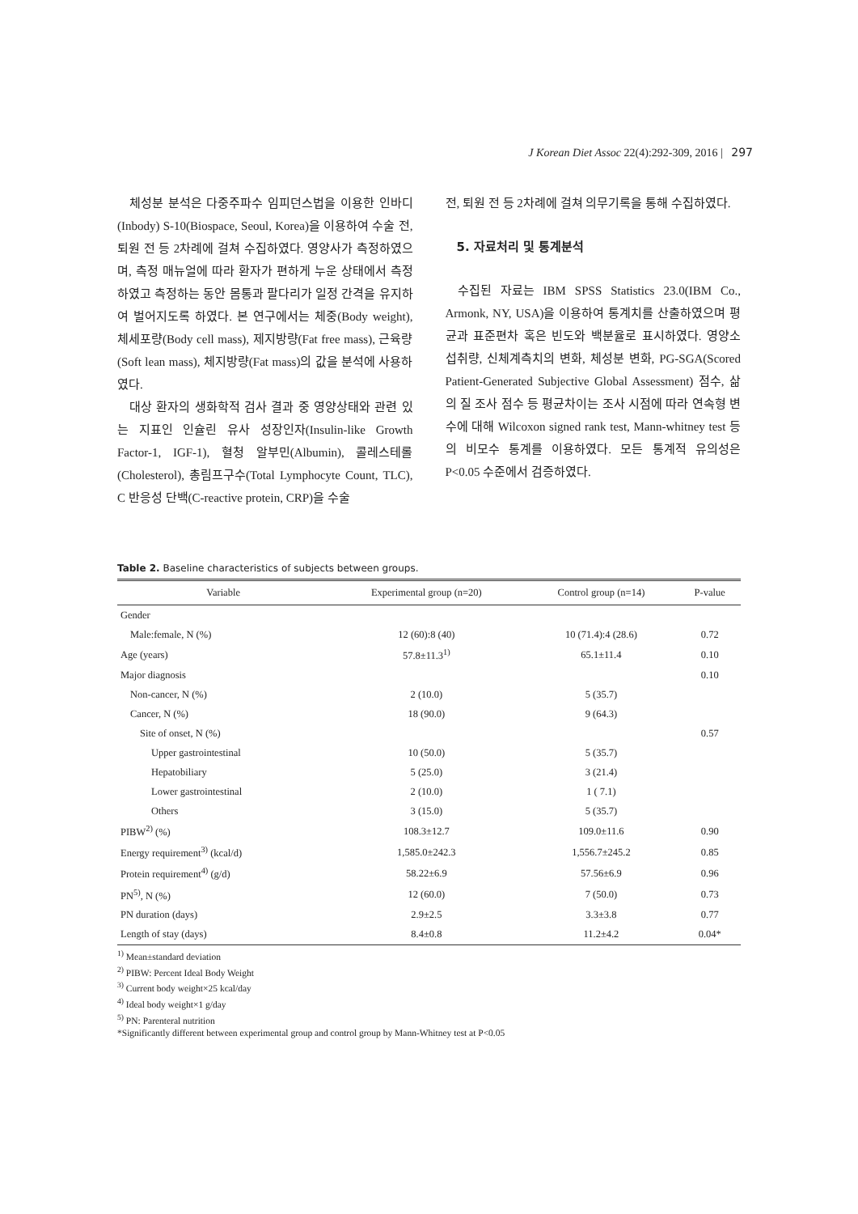J Korean Diet Assoc 22(4):292-309, 2016 | 297
체성분 분석은 다중주파수 임피던스법을 이용한 인바디(Inbody) S-10(Biospace, Seoul, Korea)을 이용하여 수술 전, 퇴원 전 등 2차례에 걸쳐 수집하였다. 영양사가 측정하였으며, 측정 매뉴얼에 따라 환자가 편하게 누운 상태에서 측정하였고 측정하는 동안 몸통과 팔다리가 일정 간격을 유지하여 벌어지도록 하였다. 본 연구에서는 체중(Body weight), 체세포량(Body cell mass), 제지방량(Fat free mass), 근육량(Soft lean mass), 체지방량(Fat mass)의 값을 분석에 사용하였다.
대상 환자의 생화학적 검사 결과 중 영양상태와 관련 있는 지표인 인슐린 유사 성장인자(Insulin-like Growth Factor-1, IGF-1), 혈청 알부민(Albumin), 콜레스테롤(Cholesterol), 총림프구수(Total Lymphocyte Count, TLC), C 반응성 단백(C-reactive protein, CRP)을 수술
전, 퇴원 전 등 2차례에 걸쳐 의무기록을 통해 수집하였다.
5. 자료처리 및 통계분석
수집된 자료는 IBM SPSS Statistics 23.0(IBM Co., Armonk, NY, USA)을 이용하여 통계치를 산출하였으며 평균과 표준편차 혹은 빈도와 백분율로 표시하였다. 영양소 섭취량, 신체계측치의 변화, 체성분 변화, PG-SGA(Scored Patient-Generated Subjective Global Assessment) 점수, 삶의 질 조사 점수 등 평균차이는 조사 시점에 따라 연속형 변수에 대해 Wilcoxon signed rank test, Mann-whitney test 등의 비모수 통계를 이용하였다. 모든 통계적 유의성은 P<0.05 수준에서 검증하였다.
Table 2. Baseline characteristics of subjects between groups.
| Variable | Experimental group (n=20) | Control group (n=14) | P-value |
| --- | --- | --- | --- |
| Gender | | | |
| Male:female, N (%) | 12 (60):8 (40) | 10 (71.4):4 (28.6) | 0.72 |
| Age (years) | 57.8±11.3<sup>1)</sup> | 65.1±11.4 | 0.10 |
| Major diagnosis | | | 0.10 |
| Non-cancer, N (%) | 2 (10.0) | 5 (35.7) | |
| Cancer, N (%) | 18 (90.0) | 9 (64.3) | |
| Site of onset, N (%) | | | 0.57 |
| Upper gastrointestinal | 10 (50.0) | 5 (35.7) | |
| Hepatobiliary | 5 (25.0) | 3 (21.4) | |
| Lower gastrointestinal | 2 (10.0) | 1 ( 7.1) | |
| Others | 3 (15.0) | 5 (35.7) | |
| PIBW<sup>2)</sup> (%) | 108.3±12.7 | 109.0±11.6 | 0.90 |
| Energy requirement<sup>3)</sup> (kcal/d) | 1,585.0±242.3 | 1,556.7±245.2 | 0.85 |
| Protein requirement<sup>4)</sup> (g/d) | 58.22±6.9 | 57.56±6.9 | 0.96 |
| PN<sup>5)</sup>, N (%) | 12 (60.0) | 7 (50.0) | 0.73 |
| PN duration (days) | 2.9±2.5 | 3.3±3.8 | 0.77 |
| Length of stay (days) | 8.4±0.8 | 11.2±4.2 | 0.04* |
<sup>1)</sup> Mean±standard deviation
<sup>2)</sup> PIBW: Percent Ideal Body Weight
<sup>3)</sup> Current body weight×25 kcal/day
<sup>4)</sup> Ideal body weight×1 g/day
<sup>5)</sup> PN: Parenteral nutrition
*Significantly different between experimental group and control group by Mann-Whitney test at P<0.05